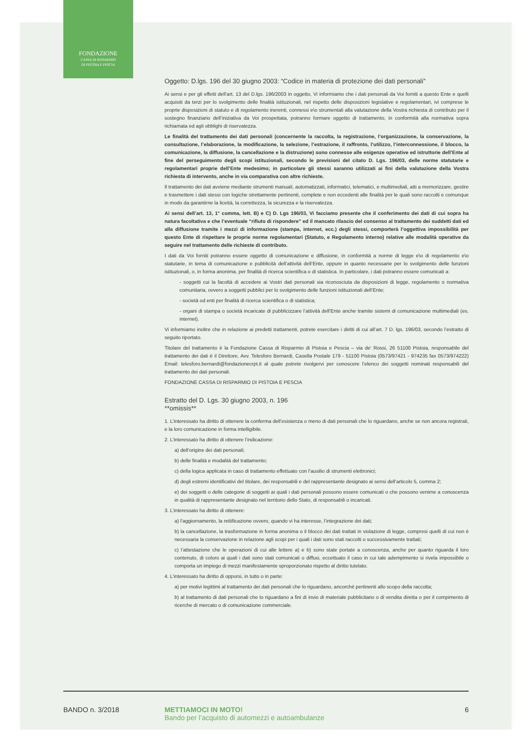FONDAZIONE
CASSA DI RISPARMIO
DI PISTOIA E PESCIA
Oggetto: D.lgs. 196 del 30 giugno 2003: “Codice in materia di protezione dei dati personali”
Ai sensi e per gli effetti dell’art. 13 del D.lgs. 196/2003 in oggetto, Vi informiamo che i dati personali da Voi forniti a questo Ente e quelli acquisiti da terzi per lo svolgimento delle finalità istituzionali, nel rispetto delle disposizioni legislative e regolamentari, ivi comprese le proprie disposizioni di statuto e di regolamento inerenti, connessi e\o strumentali alla valutazione della Vostra richiesta di contributo per il sostegno finanziario dell’iniziativa da Voi prospettata, potranno formare oggetto di trattamento, in conformità alla normativa sopra richiamata ed agli obblighi di riservatezza.
Le finalità del trattamento dei dati personali (concernente la raccolta, la registrazione, l’organizzazione, la conservazione, la consultazione, l’elaborazione, la modificazione, la selezione, l’estrazione, il raffronto, l’utilizzo, l’interconnessione, il blocco, la comunicazione, la diffusione, la cancellazione e la distruzione) sono connesse alle esigenze operative ed istruttorie dell’Ente al fine del perseguimento degli scopi istituzionali, secondo le previsioni del citato D. Lgs. 196/03, delle norme statutarie e regolamentari proprie dell’Ente medesimo; in particolare gli stessi saranno utilizzati ai fini della valutazione della Vostra richiesta di intervento, anche in via comparativa con altre richieste.
Il trattamento dei dati avviene mediante strumenti manuali, automatizzati, informatici, telematici, e multimediali, atti a memorizzare, gestire e trasmettere i dati stessi con logiche strettamente pertinenti, complete e non eccedenti alle finalità per le quali sono raccolti e comunque in modo da garantirne la liceità, la correttezza, la sicurezza e la riservatezza.
Ai sensi dell’art. 13, 1° comma, lett. B) e C) D. Lgs 196/03, Vi facciamo presente che il conferimento dei dati di cui sopra ha natura facoltativa e che l’eventuale “rifiuto di rispondere” ed il mancato rilascio del consenso al trattamento dei suddetti dati ed alla diffusione tramite i mezzi di informazione (stampa, internet, ecc.) degli stessi, comporterà l’oggettiva impossibilità per questo Ente di rispettare le proprie norme regolamentari (Statuto, e Regolamento interno) relative alle modalità operative da seguire nel trattamento delle richieste di contributo.
I dati da Voi forniti potranno essere oggetto di comunicazione e diffusione, in conformità a norme di legge e\o di regolamento e\o statutarie, in tema di comunicazione e pubblicità dell’attività dell’Ente, oppure in quanto necessarie per lo svolgimento delle funzioni istituzionali, o, in forma anonima, per finalità di ricerca scientifica o di statistica. In particolare, i dati potranno essere comunicati a:
- soggetti cui la facoltà di accedere ai Vostri dati personali sia riconosciuta da disposizioni di legge, regolamento o normativa comunitaria, ovvero a soggetti pubblici per lo svolgimento delle funzioni istituzionali dell’Ente;
- società od enti per finalità di ricerca scientifica o di statistica;
- organi di stampa o società incaricate di pubblicizzare l’attività dell’Ente anche tramite sistemi di comunicazione multimediali (es. internet).
Vi informiamo inoltre che in relazione ai predetti trattamenti, potrete esercitare i diritti di cui all’art. 7 D. lgs. 196/03, secondo l’estratto di seguito riportato.
Titolare del trattamento è la Fondazione Cassa di Risparmio di Pistoia e Pescia – via de’ Rossi, 26 51100 Pistoia, responsabile del trattamento dei dati è il Direttore, Avv. Telesforo Bernardi, Casella Postale 179 - 51100 Pistoia (0573/97421 - 974235 fax 0573/974222) Email: telesforo.bernardi@fondazionecrpt.it al quale potrete rivolgervi per conoscere l’elenco dei soggetti nominati responsabili del trattamento dei dati personali.
FONDAZIONE CASSA DI RISPARMIO DI PISTOIA E PESCIA
Estratto del D. Lgs. 30 giugno 2003, n. 196
**omissis**
1. L’interessato ha diritto di ottenere la conferma dell’esistenza o meno di dati personali che lo riguardano, anche se non ancora registrati, e la loro comunicazione in forma intelligibile.
2. L’interessato ha diritto di ottenere l’indicazione:
a) dell’origine dei dati personali;
b) delle finalità e modalità del trattamento;
c) della logica applicata in caso di trattamento effettuato con l’ausilio di strumenti elettronici;
d) degli estremi identificativi del titolare, dei responsabili e del rappresentante designato ai sensi dell’articolo 5, comma 2;
e) dei soggetti o delle categorie di soggetti ai quali i dati personali possono essere comunicati o che possono venirne a conoscenza in qualità di rappresentante designato nel territorio dello Stato, di responsabili o incaricati.
3. L’interessato ha diritto di ottenere:
a) l’aggiornamento, la rettificazione ovvero, quando vi ha interesse, l’integrazione dei dati;
b) la cancellazione, la trasformazione in forma anonima o il blocco dei dati trattati in violazione di legge, compresi quelli di cui non è necessaria la conservazione in relazione agli scopi per i quali i dati sono stati raccolti o successivamente trattati;
c) l’attestazione che le operazioni di cui alle lettere a) e b) sono state portate a conoscenza, anche per quanto riguarda il loro contenuto, di coloro ai quali i dati sono stati comunicati o diffusi, eccettuato il caso in cui tale adempimento si rivela impossibile o comporta un impiego di mezzi manifestamente sproporzionato rispetto al diritto tutelato.
4. L’interessato ha diritto di opporsi, in tutto o in parte:
a) per motivi legittimi al trattamento dei dati personali che lo riguardano, ancorché pertinenti allo scopo della raccolta;
b) al trattamento di dati personali che lo riguardano a fini di invio di materiale pubblicitario o di vendita diretta o per il compimento di ricerche di mercato o di comunicazione commerciale.
BANDO n. 3/2018 METTIAMOCI IN MOTO!
Bando per l’acquisto di automezzi e autoambulanze
6